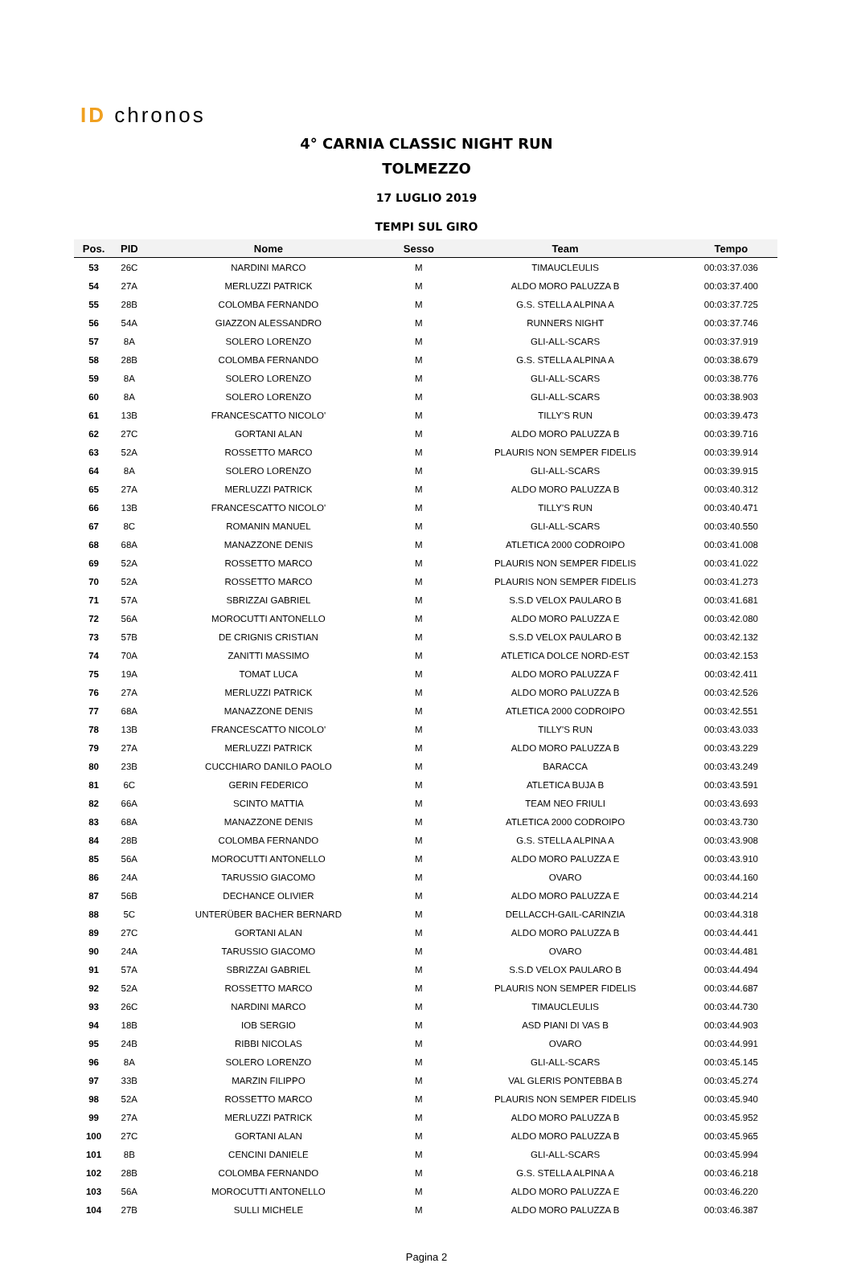ID chronos
4° CARNIA CLASSIC NIGHT RUN
TOLMEZZO
17 LUGLIO 2019
TEMPI SUL GIRO
| Pos. | PID | Nome | Sesso | Team | Tempo |
| --- | --- | --- | --- | --- | --- |
| 53 | 26C | NARDINI MARCO | M | TIMAUCLEULIS | 00:03:37.036 |
| 54 | 27A | MERLUZZI PATRICK | M | ALDO MORO PALUZZA B | 00:03:37.400 |
| 55 | 28B | COLOMBA FERNANDO | M | G.S. STELLA ALPINA A | 00:03:37.725 |
| 56 | 54A | GIAZZON ALESSANDRO | M | RUNNERS NIGHT | 00:03:37.746 |
| 57 | 8A | SOLERO LORENZO | M | GLI-ALL-SCARS | 00:03:37.919 |
| 58 | 28B | COLOMBA FERNANDO | M | G.S. STELLA ALPINA A | 00:03:38.679 |
| 59 | 8A | SOLERO LORENZO | M | GLI-ALL-SCARS | 00:03:38.776 |
| 60 | 8A | SOLERO LORENZO | M | GLI-ALL-SCARS | 00:03:38.903 |
| 61 | 13B | FRANCESCATTO NICOLO' | M | TILLY'S RUN | 00:03:39.473 |
| 62 | 27C | GORTANI ALAN | M | ALDO MORO PALUZZA B | 00:03:39.716 |
| 63 | 52A | ROSSETTO MARCO | M | PLAURIS NON SEMPER FIDELIS | 00:03:39.914 |
| 64 | 8A | SOLERO LORENZO | M | GLI-ALL-SCARS | 00:03:39.915 |
| 65 | 27A | MERLUZZI PATRICK | M | ALDO MORO PALUZZA B | 00:03:40.312 |
| 66 | 13B | FRANCESCATTO NICOLO' | M | TILLY'S RUN | 00:03:40.471 |
| 67 | 8C | ROMANIN MANUEL | M | GLI-ALL-SCARS | 00:03:40.550 |
| 68 | 68A | MANAZZONE DENIS | M | ATLETICA 2000 CODROIPO | 00:03:41.008 |
| 69 | 52A | ROSSETTO MARCO | M | PLAURIS NON SEMPER FIDELIS | 00:03:41.022 |
| 70 | 52A | ROSSETTO MARCO | M | PLAURIS NON SEMPER FIDELIS | 00:03:41.273 |
| 71 | 57A | SBRIZZAI GABRIEL | M | S.S.D VELOX PAULARO B | 00:03:41.681 |
| 72 | 56A | MOROCUTTI ANTONELLO | M | ALDO MORO PALUZZA E | 00:03:42.080 |
| 73 | 57B | DE CRIGNIS CRISTIAN | M | S.S.D VELOX PAULARO B | 00:03:42.132 |
| 74 | 70A | ZANITTI MASSIMO | M | ATLETICA DOLCE NORD-EST | 00:03:42.153 |
| 75 | 19A | TOMAT LUCA | M | ALDO MORO PALUZZA F | 00:03:42.411 |
| 76 | 27A | MERLUZZI PATRICK | M | ALDO MORO PALUZZA B | 00:03:42.526 |
| 77 | 68A | MANAZZONE DENIS | M | ATLETICA 2000 CODROIPO | 00:03:42.551 |
| 78 | 13B | FRANCESCATTO NICOLO' | M | TILLY'S RUN | 00:03:43.033 |
| 79 | 27A | MERLUZZI PATRICK | M | ALDO MORO PALUZZA B | 00:03:43.229 |
| 80 | 23B | CUCCHIARO DANILO PAOLO | M | BARACCA | 00:03:43.249 |
| 81 | 6C | GERIN FEDERICO | M | ATLETICA BUJA B | 00:03:43.591 |
| 82 | 66A | SCINTO MATTIA | M | TEAM NEO FRIULI | 00:03:43.693 |
| 83 | 68A | MANAZZONE DENIS | M | ATLETICA 2000 CODROIPO | 00:03:43.730 |
| 84 | 28B | COLOMBA FERNANDO | M | G.S. STELLA ALPINA A | 00:03:43.908 |
| 85 | 56A | MOROCUTTI ANTONELLO | M | ALDO MORO PALUZZA E | 00:03:43.910 |
| 86 | 24A | TARUSSIO GIACOMO | M | OVARO | 00:03:44.160 |
| 87 | 56B | DECHANCE OLIVIER | M | ALDO MORO PALUZZA E | 00:03:44.214 |
| 88 | 5C | UNTERÜBER BACHER BERNARD | M | DELLACCH-GAIL-CARINZIA | 00:03:44.318 |
| 89 | 27C | GORTANI ALAN | M | ALDO MORO PALUZZA B | 00:03:44.441 |
| 90 | 24A | TARUSSIO GIACOMO | M | OVARO | 00:03:44.481 |
| 91 | 57A | SBRIZZAI GABRIEL | M | S.S.D VELOX PAULARO B | 00:03:44.494 |
| 92 | 52A | ROSSETTO MARCO | M | PLAURIS NON SEMPER FIDELIS | 00:03:44.687 |
| 93 | 26C | NARDINI MARCO | M | TIMAUCLEULIS | 00:03:44.730 |
| 94 | 18B | IOB SERGIO | M | ASD PIANI DI VAS B | 00:03:44.903 |
| 95 | 24B | RIBBI NICOLAS | M | OVARO | 00:03:44.991 |
| 96 | 8A | SOLERO LORENZO | M | GLI-ALL-SCARS | 00:03:45.145 |
| 97 | 33B | MARZIN FILIPPO | M | VAL GLERIS PONTEBBA B | 00:03:45.274 |
| 98 | 52A | ROSSETTO MARCO | M | PLAURIS NON SEMPER FIDELIS | 00:03:45.940 |
| 99 | 27A | MERLUZZI PATRICK | M | ALDO MORO PALUZZA B | 00:03:45.952 |
| 100 | 27C | GORTANI ALAN | M | ALDO MORO PALUZZA B | 00:03:45.965 |
| 101 | 8B | CENCINI DANIELE | M | GLI-ALL-SCARS | 00:03:45.994 |
| 102 | 28B | COLOMBA FERNANDO | M | G.S. STELLA ALPINA A | 00:03:46.218 |
| 103 | 56A | MOROCUTTI ANTONELLO | M | ALDO MORO PALUZZA E | 00:03:46.220 |
| 104 | 27B | SULLI MICHELE | M | ALDO MORO PALUZZA B | 00:03:46.387 |
Pagina 2